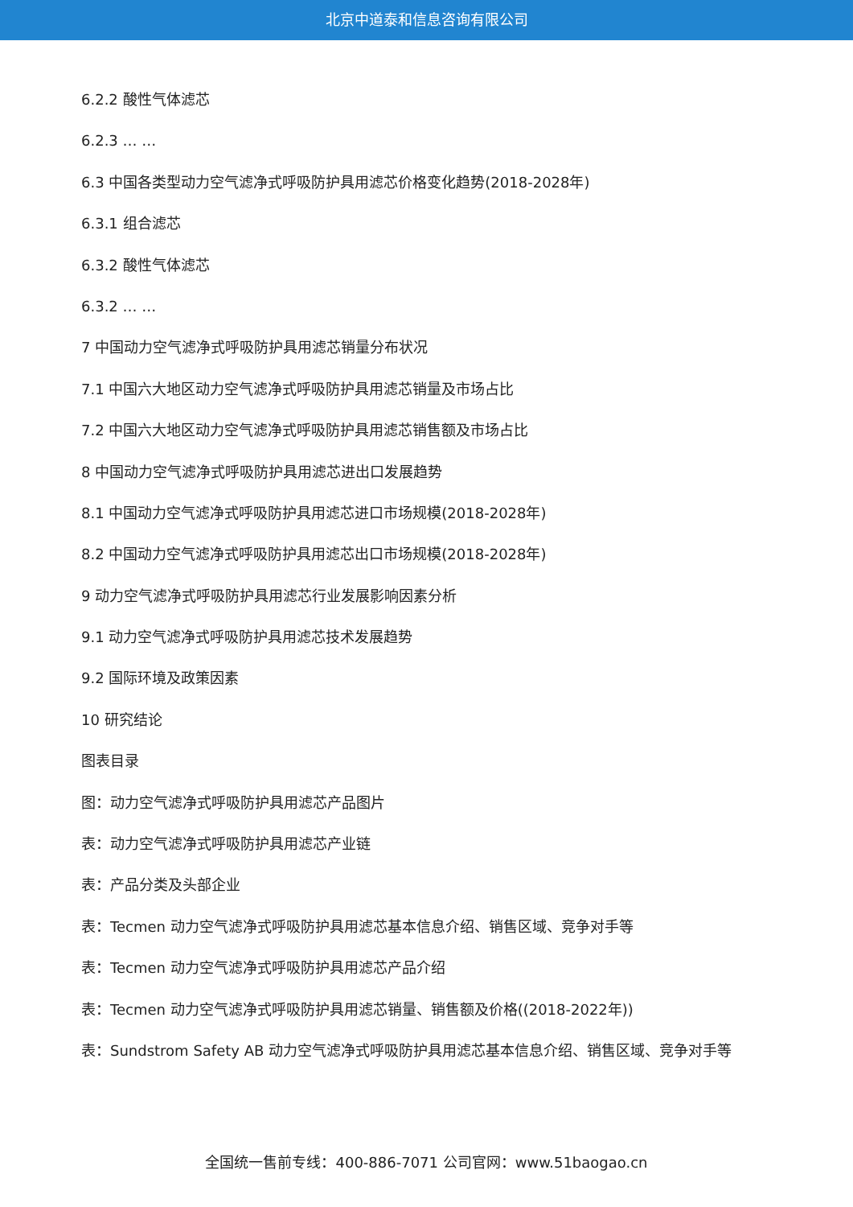北京中道泰和信息咨询有限公司
6.2.2 酸性气体滤芯
6.2.3 … …
6.3 中国各类型动力空气滤净式呼吸防护具用滤芯价格变化趋势(2018-2028年)
6.3.1 组合滤芯
6.3.2 酸性气体滤芯
6.3.2 … …
7 中国动力空气滤净式呼吸防护具用滤芯销量分布状况
7.1 中国六大地区动力空气滤净式呼吸防护具用滤芯销量及市场占比
7.2 中国六大地区动力空气滤净式呼吸防护具用滤芯销售额及市场占比
8 中国动力空气滤净式呼吸防护具用滤芯进出口发展趋势
8.1 中国动力空气滤净式呼吸防护具用滤芯进口市场规模(2018-2028年)
8.2 中国动力空气滤净式呼吸防护具用滤芯出口市场规模(2018-2028年)
9 动力空气滤净式呼吸防护具用滤芯行业发展影响因素分析
9.1 动力空气滤净式呼吸防护具用滤芯技术发展趋势
9.2 国际环境及政策因素
10 研究结论
图表目录
图：动力空气滤净式呼吸防护具用滤芯产品图片
表：动力空气滤净式呼吸防护具用滤芯产业链
表：产品分类及头部企业
表：Tecmen 动力空气滤净式呼吸防护具用滤芯基本信息介绍、销售区域、竞争对手等
表：Tecmen 动力空气滤净式呼吸防护具用滤芯产品介绍
表：Tecmen 动力空气滤净式呼吸防护具用滤芯销量、销售额及价格((2018-2022年))
表：Sundstrom Safety AB 动力空气滤净式呼吸防护具用滤芯基本信息介绍、销售区域、竞争对手等
全国统一售前专线：400-886-7071 公司官网：www.51baogao.cn